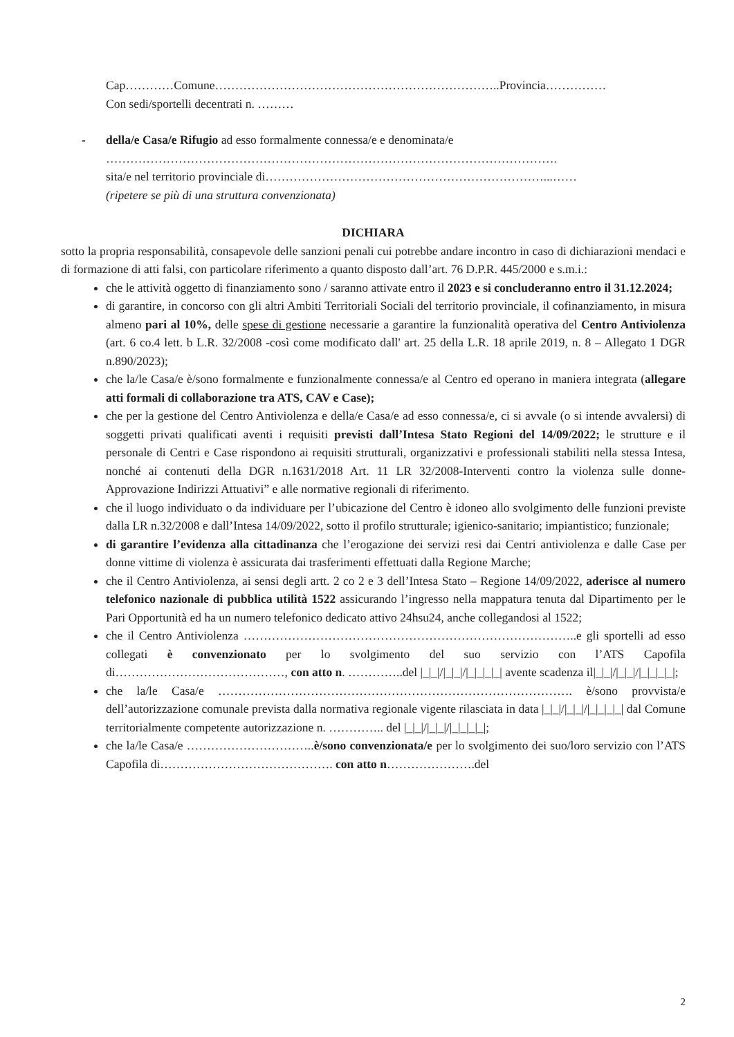Cap…………Comune……………………………………………………………..Provincia……………
Con sedi/sportelli decentrati n. ………
- della/e Casa/e Rifugio ad esso formalmente connessa/e e denominata/e
………………………………………………………………………………………………….
sita/e nel territorio provinciale di……………………………………………………………...……
(ripetere se più di una struttura convenzionata)
DICHIARA
sotto la propria responsabilità, consapevole delle sanzioni penali cui potrebbe andare incontro in caso di dichiarazioni mendaci e di formazione di atti falsi, con particolare riferimento a quanto disposto dall’art. 76 D.P.R. 445/2000 e s.m.i.:
che le attività oggetto di finanziamento sono / saranno attivate entro il 2023 e si concluderanno entro il 31.12.2024;
di garantire, in concorso con gli altri Ambiti Territoriali Sociali del territorio provinciale, il cofinanziamento, in misura almeno pari al 10%, delle spese di gestione necessarie a garantire la funzionalità operativa del Centro Antiviolenza (art. 6 co.4 lett. b L.R. 32/2008 -così come modificato dall' art. 25 della L.R. 18 aprile 2019, n. 8 – Allegato 1 DGR n.890/2023);
che la/le Casa/e è/sono formalmente e funzionalmente connessa/e al Centro ed operano in maniera integrata (allegare atti formali di collaborazione tra ATS, CAV e Case);
che per la gestione del Centro Antiviolenza e della/e Casa/e ad esso connessa/e, ci si avvale (o si intende avvalersi) di soggetti privati qualificati aventi i requisiti previsti dall’Intesa Stato Regioni del 14/09/2022; le strutture e il personale di Centri e Case rispondono ai requisiti strutturali, organizzativi e professionali stabiliti nella stessa Intesa, nonché ai contenuti della DGR n.1631/2018 Art. 11 LR 32/2008-Interventi contro la violenza sulle donne- Approvazione Indirizzi Attuativi” e alle normative regionali di riferimento.
che il luogo individuato o da individuare per l’ubicazione del Centro è idoneo allo svolgimento delle funzioni previste dalla LR n.32/2008 e dall’Intesa 14/09/2022, sotto il profilo strutturale; igienico-sanitario; impiantistico; funzionale;
di garantire l’evidenza alla cittadinanza che l’erogazione dei servizi resi dai Centri antiviolenza e dalle Case per donne vittime di violenza è assicurata dai trasferimenti effettuati dalla Regione Marche;
che il Centro Antiviolenza, ai sensi degli artt. 2 co 2 e 3 dell’Intesa Stato – Regione 14/09/2022, aderisce al numero telefonico nazionale di pubblica utilità 1522 assicurando l’ingresso nella mappatura tenuta dal Dipartimento per le Pari Opportunità ed ha un numero telefonico dedicato attivo 24hsu24, anche collegandosi al 1522;
che il Centro Antiviolenza ………………………………………………………………………..e gli sportelli ad esso collegati è convenzionato per lo svolgimento del suo servizio con l’ATS Capofila di……………………………………, con atto n. …………..del |_|_|/|_|_|/|_|_|_|_| avente scadenza il|_|_|/|_|_|/|_|_|_|_|;
che la/le Casa/e ……………………………………………………………………………. è/sono provvista/e dell’autorizzazione comunale prevista dalla normativa regionale vigente rilasciata in data |_|_|/|_|_|/|_|_|_|_| dal Comune territorialmente competente autorizzazione n. ………….. del |_|_|/|_|_|/|_|_|_|_|;
che la/le Casa/e …………………………..è/sono convenzionata/e per lo svolgimento dei suo/loro servizio con l’ATS Capofila di……………………………………. con atto n………………….del
2